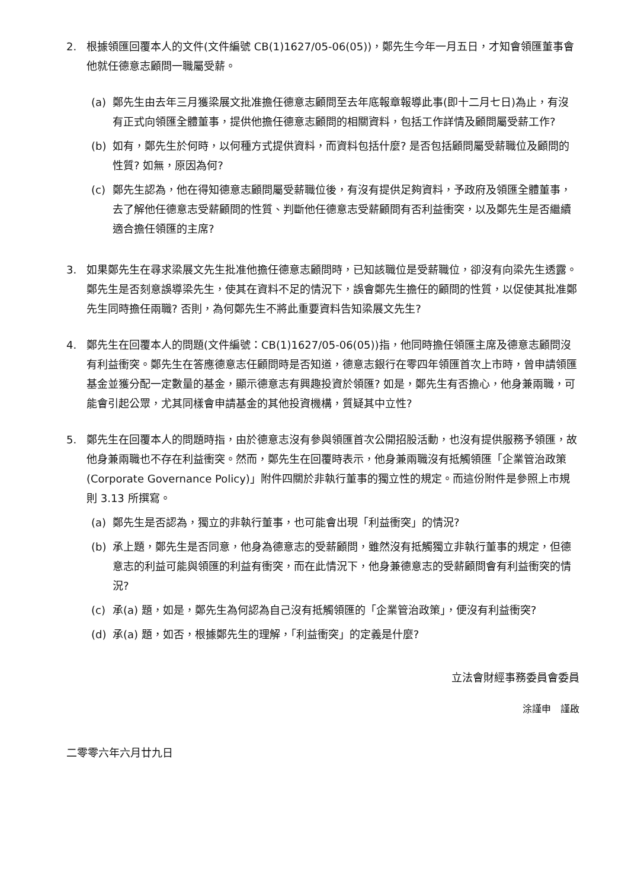2. 根據領匯回覆本人的文件(文件編號 CB(1)1627/05-06(05))，鄭先生今年一月五日，才知會領匯董事會他就任德意志顧問一職屬受薪。
(a) 鄭先生由去年三月獲梁展文批准擔任德意志顧問至去年底報章報導此事(即十二月七日)為止，有沒有正式向領匯全體董事，提供他擔任德意志顧問的相關資料，包括工作詳情及顧問屬受薪工作?
(b) 如有，鄭先生於何時，以何種方式提供資料，而資料包括什麼? 是否包括顧問屬受薪職位及顧問的性質? 如無，原因為何?
(c) 鄭先生認為，他在得知德意志顧問屬受薪職位後，有沒有提供足夠資料，予政府及領匯全體董事，去了解他任德意志受薪顧問的性質、判斷他任德意志受薪顧問有否利益衝突，以及鄭先生是否繼續適合擔任領匯的主席?
3. 如果鄭先生在尋求梁展文先生批准他擔任德意志顧問時，已知該職位是受薪職位，卻沒有向梁先生透露。鄭先生是否刻意誤導梁先生，使其在資料不足的情況下，誤會鄭先生擔任的顧問的性質，以促使其批准鄭先生同時擔任兩職? 否則，為何鄭先生不將此重要資料告知梁展文先生?
4. 鄭先生在回覆本人的問題(文件編號：CB(1)1627/05-06(05))指，他同時擔任領匯主席及德意志顧問沒有利益衝突。鄭先生在答應德意志任顧問時是否知道，德意志銀行在零四年領匯首次上市時，曾申請領匯基金並獲分配一定數量的基金，顯示德意志有興趣投資於領匯? 如是，鄭先生有否擔心，他身兼兩職，可能會引起公眾，尤其同樣會申請基金的其他投資機構，質疑其中立性?
5. 鄭先生在回覆本人的問題時指，由於德意志沒有參與領匯首次公開招股活動，也沒有提供服務予領匯，故他身兼兩職也不存在利益衝突。然而，鄭先生在回覆時表示，他身兼兩職沒有抵觸領匯「企業管治政策(Corporate Governance Policy)」附件四關於非執行董事的獨立性的規定。而這份附件是參照上市規則 3.13 所撰寫。
(a) 鄭先生是否認為，獨立的非執行董事，也可能會出現「利益衝突」的情況?
(b) 承上題，鄭先生是否同意，他身為德意志的受薪顧問，雖然沒有抵觸獨立非執行董事的規定，但德意志的利益可能與領匯的利益有衝突，而在此情況下，他身兼德意志的受薪顧問會有利益衝突的情況?
(c) 承(a) 題，如是，鄭先生為何認為自己沒有抵觸領匯的「企業管治政策」，便沒有利益衝突?
(d) 承(a) 題，如否，根據鄭先生的理解，「利益衝突」的定義是什麼?
立法會財經事務委員會委員
涂謹申　謹啟
二零零六年六月廿九日